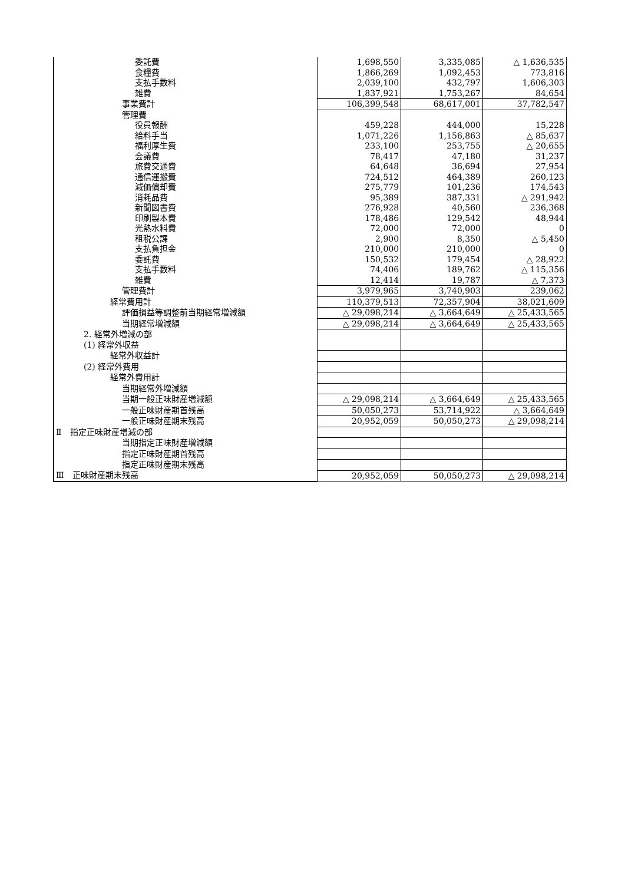| 委託費 | 1,698,550 | 3,335,085 | △ 1,636,535 |
| 食糧費 | 1,866,269 | 1,092,453 | 773,816 |
| 支払手数料 | 2,039,100 | 432,797 | 1,606,303 |
| 雑費 | 1,837,921 | 1,753,267 | 84,654 |
| 事業費計 | 106,399,548 | 68,617,001 | 37,782,547 |
| 管理費 | | | |
| 役員報酬 | 459,228 | 444,000 | 15,228 |
| 給料手当 | 1,071,226 | 1,156,863 | △ 85,637 |
| 福利厚生費 | 233,100 | 253,755 | △ 20,655 |
| 会議費 | 78,417 | 47,180 | 31,237 |
| 旅費交通費 | 64,648 | 36,694 | 27,954 |
| 通信運搬費 | 724,512 | 464,389 | 260,123 |
| 減価償却費 | 275,779 | 101,236 | 174,543 |
| 消耗品費 | 95,389 | 387,331 | △ 291,942 |
| 新聞図書費 | 276,928 | 40,560 | 236,368 |
| 印刷製本費 | 178,486 | 129,542 | 48,944 |
| 光熱水料費 | 72,000 | 72,000 | 0 |
| 租税公課 | 2,900 | 8,350 | △ 5,450 |
| 支払負担金 | 210,000 | 210,000 | 0 |
| 委託費 | 150,532 | 179,454 | △ 28,922 |
| 支払手数料 | 74,406 | 189,762 | △ 115,356 |
| 雑費 | 12,414 | 19,787 | △ 7,373 |
| 管理費計 | 3,979,965 | 3,740,903 | 239,062 |
| 経常費用計 | 110,379,513 | 72,357,904 | 38,021,609 |
| 評価損益等調整前当期経常増減額 | △ 29,098,214 | △ 3,664,649 | △ 25,433,565 |
| 当期経常増減額 | △ 29,098,214 | △ 3,664,649 | △ 25,433,565 |
| 2. 経常外増減の部 | | | |
| (1) 経常外収益 | | | |
| 経常外収益計 | | | |
| (2) 経常外費用 | | | |
| 経常外費用計 | | | |
| 当期経常外増減額 | | | |
| 当期一般正味財産増減額 | △ 29,098,214 | △ 3,664,649 | △ 25,433,565 |
| 一般正味財産期首残高 | 50,050,273 | 53,714,922 | △ 3,664,649 |
| 一般正味財産期末残高 | 20,952,059 | 50,050,273 | △ 29,098,214 |
| Ⅱ 指定正味財産増減の部 | | | |
| 当期指定正味財産増減額 | | | |
| 指定正味財産期首残高 | | | |
| 指定正味財産期末残高 | | | |
| Ⅲ 正味財産期末残高 | 20,952,059 | 50,050,273 | △ 29,098,214 |